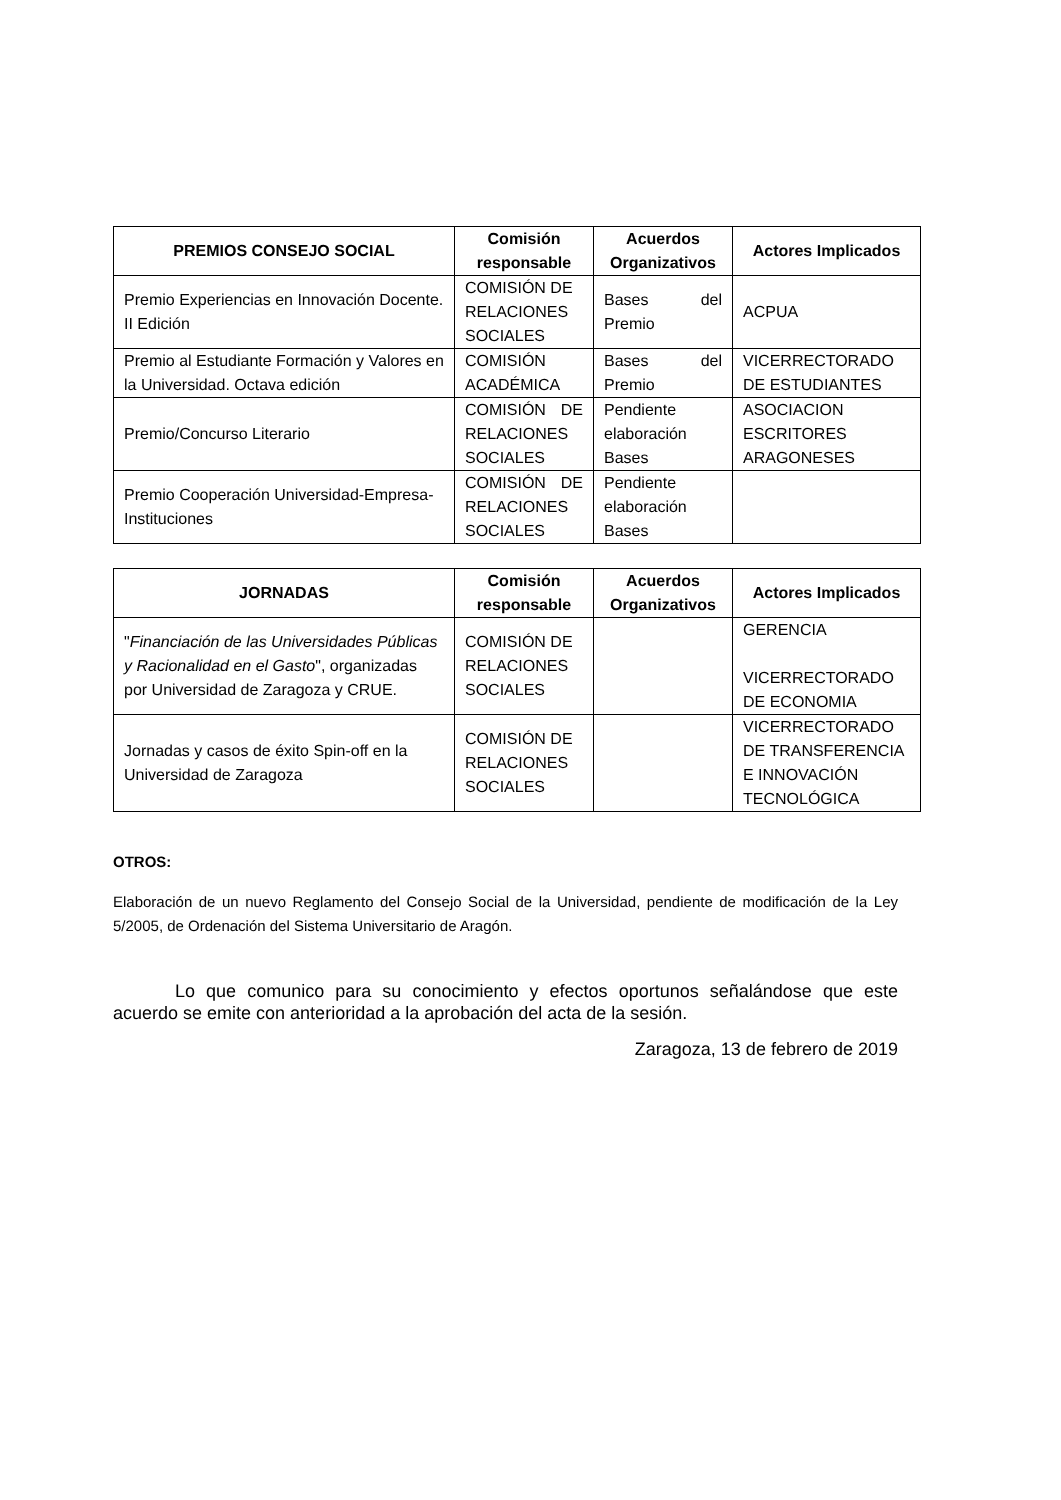| PREMIOS CONSEJO SOCIAL | Comisión responsable | Acuerdos Organizativos | Actores Implicados |
| --- | --- | --- | --- |
| Premio Experiencias en Innovación Docente. II Edición | COMISIÓN DE RELACIONES SOCIALES | Bases del Premio | ACPUA |
| Premio al Estudiante Formación y Valores en la Universidad. Octava edición | COMISIÓN ACADÉMICA | Bases del Premio | VICERRECTORADO DE ESTUDIANTES |
| Premio/Concurso Literario | COMISIÓN DE RELACIONES SOCIALES | Pendiente elaboración Bases | ASOCIACION ESCRITORES ARAGONESES |
| Premio Cooperación Universidad-Empresa- Instituciones | COMISIÓN DE RELACIONES SOCIALES | Pendiente elaboración Bases | |
| JORNADAS | Comisión responsable | Acuerdos Organizativos | Actores Implicados |
| --- | --- | --- | --- |
| " Financiación de las Universidades Públicas y Racionalidad en el Gasto ", organizadas por Universidad de Zaragoza y CRUE. | COMISIÓN DE RELACIONES SOCIALES | | GERENCIA VICERRECTORADO DE ECONOMIA |
| Jornadas y casos de éxito Spin-off en la Universidad de Zaragoza | COMISIÓN DE RELACIONES SOCIALES | | VICERRECTORADO DE TRANSFERENCIA E INNOVACIÓN TECNOLÓGICA |
OTROS:
Elaboración de un nuevo Reglamento del Consejo Social de la Universidad, pendiente de modificación de la Ley 5/2005, de Ordenación del Sistema Universitario de Aragón.
Lo que comunico para su conocimiento y efectos oportunos señalándose que este acuerdo se emite con anterioridad a la aprobación del acta de la sesión.
Zaragoza, 13 de febrero de 2019